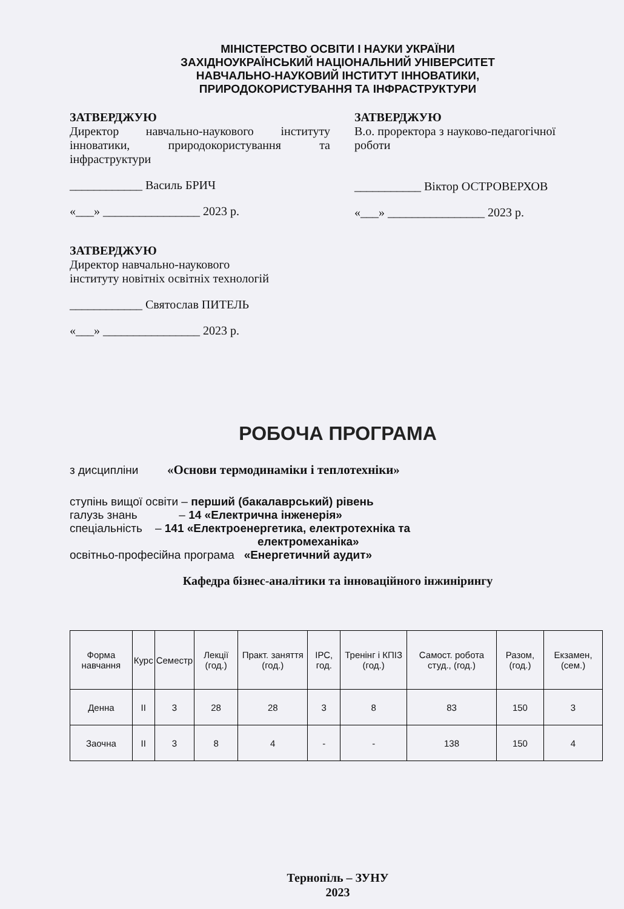МІНІСТЕРСТВО ОСВІТИ І НАУКИ УКРАЇНИ
ЗАХІДНОУКРАЇНСЬКИЙ НАЦІОНАЛЬНИЙ УНІВЕРСИТЕТ
НАВЧАЛЬНО-НАУКОВИЙ ІНСТИТУТ ІННОВАТИКИ,
ПРИРОДОКОРИСТУВАННЯ ТА ІНФРАСТРУКТУРИ
ЗАТВЕРДЖУЮ
Директор навчально-наукового інституту інноватики, природокористування та інфраструктури
____________ Василь БРИЧ
«___» ________________ 2023 р.
ЗАТВЕРДЖУЮ
В.о. проректора з науково-педагогічної роботи
___________ Віктор ОСТРОВЕРХОВ
«___» ________________ 2023 р.
ЗАТВЕРДЖУЮ
Директор навчально-наукового
інституту новітніх освітніх технологій
____________ Святослав ПИТЕЛЬ
«___» ________________ 2023 р.
РОБОЧА ПРОГРАМА
з дисципліни «Основи термодинаміки і теплотехніки»
ступінь вищої освіти – перший (бакалаврський) рівень
галузь знань – 14 «Електрична інженерія»
спеціальність – 141 «Електроенергетика, електротехніка та
електромеханіка»
освітньо-професійна програма «Енергетичний аудит»
Кафедра бізнес-аналітики та інноваційного інжинірингу
| Форма навчання | Курс | Семестр | Лекції (год.) | Практ. заняття (год.) | ІРС, год. | Тренінг і КПІЗ (год.) | Самост. робота студ., (год.) | Разом, (год.) | Екзамен, (сем.) |
| --- | --- | --- | --- | --- | --- | --- | --- | --- | --- |
| Денна | ІІ | 3 | 28 | 28 | 3 | 8 | 83 | 150 | 3 |
| Заочна | ІІ | 3 | 8 | 4 | - | - | 138 | 150 | 4 |
Тернопіль – ЗУНУ
2023